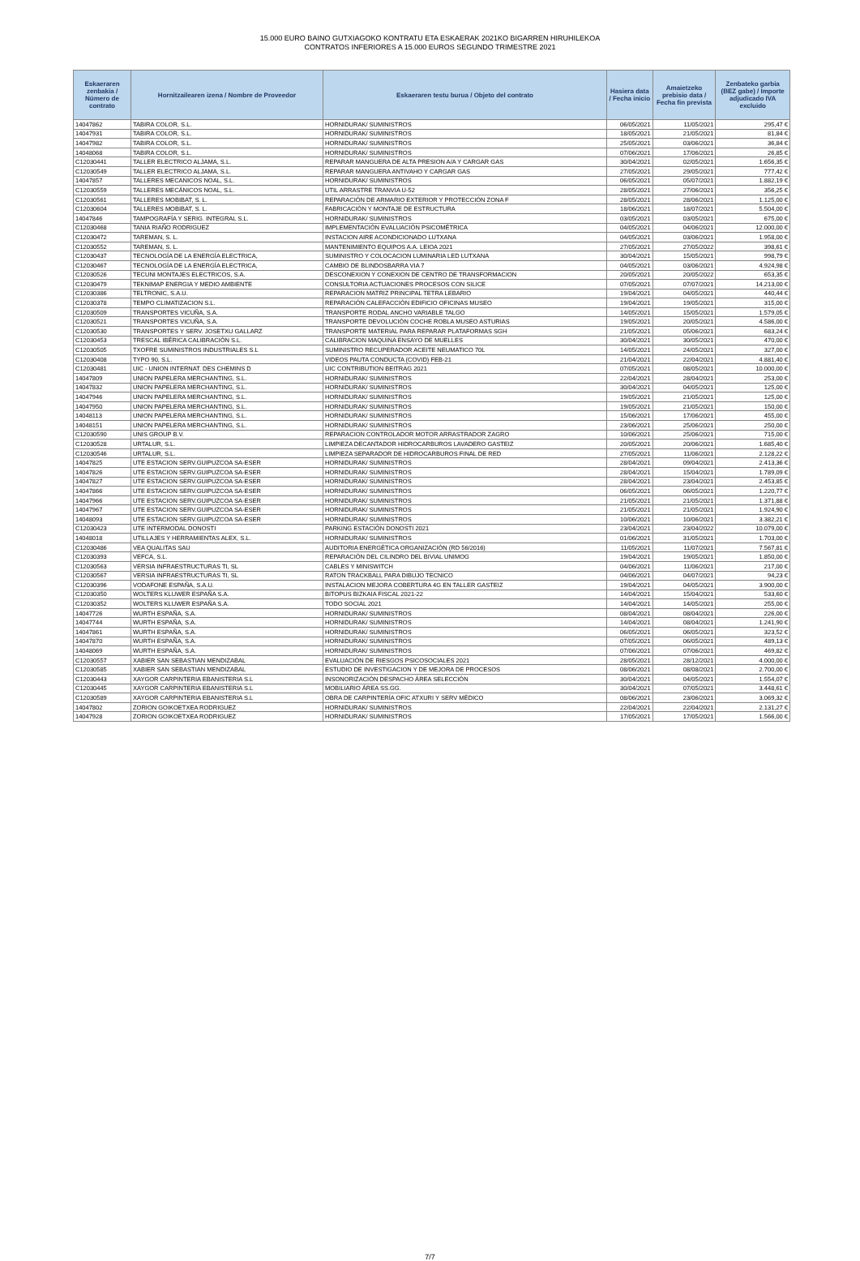15.000 EURO BAINO GUTXIAGOKO KONTRATU ETA ESKAERAK 2021KO BIGARREN HIRUHILEKOA
CONTRATOS INFERIORES A 15.000 EUROS SEGUNDO TRIMESTRE 2021
| Eskaeraren zenbakia / Número de contrato | Hornitzailearen izena / Nombre de Proveedor | Eskaeraren testu burua / Objeto del contrato | Hasiera data / Fecha inicio | Amaietzeko prebisio data / Fecha fin prevista | Zenbateko garbia (BEZ gabe) / Importe adjudicado IVA excluido |
| --- | --- | --- | --- | --- | --- |
| 14047862 | TABIRA COLOR, S.L. | HORNIDURAK/ SUMINISTROS | 06/05/2021 | 11/05/2021 | 295,47 € |
| 14047931 | TABIRA COLOR, S.L. | HORNIDURAK/ SUMINISTROS | 18/05/2021 | 21/05/2021 | 81,84 € |
| 14047982 | TABIRA COLOR, S.L. | HORNIDURAK/ SUMINISTROS | 25/05/2021 | 03/06/2021 | 36,84 € |
| 14048068 | TABIRA COLOR, S.L. | HORNIDURAK/ SUMINISTROS | 07/06/2021 | 17/06/2021 | 26,85 € |
| C12030441 | TALLER ELECTRICO ALJAMA, S.L. | REPARAR MANGUERA DE ALTA PRESION A/A Y CARGAR GAS | 30/04/2021 | 02/05/2021 | 1.656,35 € |
| C12030549 | TALLER ELECTRICO ALJAMA, S.L. | REPARAR MANGUERA ANTIVAHO Y CARGAR GAS | 27/05/2021 | 29/05/2021 | 777,42 € |
| 14047857 | TALLERES MECANICOS NOAL, S.L. | HORNIDURAK/ SUMINISTROS | 06/05/2021 | 05/07/2021 | 1.882,19 € |
| C12030559 | TALLERES MECÁNICOS NOAL, S.L. | UTIL ARRASTRE TRANVIA U-52 | 28/05/2021 | 27/06/2021 | 356,25 € |
| C12030561 | TALLERES MOBIBAT, S. L. | REPARACIÓN DE ARMARIO EXTERIOR Y PROTECCIÓN ZONA F | 28/05/2021 | 28/06/2021 | 1.125,00 € |
| C12030604 | TALLERES MOBIBAT, S. L. | FABRICACIÓN Y MONTAJE DE ESTRUCTURA | 18/06/2021 | 18/07/2021 | 5.504,00 € |
| 14047846 | TAMPOGRAFÍA Y SERIG. INTEGRAL S.L. | HORNIDURAK/ SUMINISTROS | 03/05/2021 | 03/05/2021 | 675,00 € |
| C12030468 | TANIA RIAÑO RODRIGUEZ | IMPLEMENTACIÓN EVALUACIÓN PSICOMÉTRICA | 04/05/2021 | 04/06/2021 | 12.000,00 € |
| C12030472 | TAREMAN, S. L. | INSTACION AIRE ACONDICIONADO LUTXANA | 04/05/2021 | 03/06/2021 | 1.958,00 € |
| C12030552 | TAREMAN, S. L. | MANTENIMIENTO EQUIPOS A.A. LEIOA 2021 | 27/05/2021 | 27/05/2022 | 398,61 € |
| C12030437 | TECNOLOGÍA DE LA ENERGÍA ELECTRICA, | SUMINISTRO Y COLOCACION LUMINARIA LED LUTXANA | 30/04/2021 | 15/05/2021 | 998,79 € |
| C12030467 | TECNOLOGÍA DE LA ENERGÍA ELECTRICA, | CAMBIO DE BLINDOSBARRA VIA 7 | 04/05/2021 | 03/06/2021 | 4.924,98 € |
| C12030526 | TECUNI MONTAJES ELECTRICOS, S.A. | DESCONEXION Y CONEXION DE CENTRO DE TRANSFORMACION | 20/05/2021 | 20/05/2022 | 653,35 € |
| C12030479 | TEKNIMAP ENERGIA Y MEDIO AMBIENTE | CONSULTORIA ACTUACIONES PROCESOS CON SILICE | 07/05/2021 | 07/07/2021 | 14.213,00 € |
| C12030386 | TELTRONIC, S.A.U. | REPARACION MATRIZ PRINCIPAL TETRA LEBARIO | 19/04/2021 | 04/05/2021 | 440,44 € |
| C12030378 | TEMPO CLIMATIZACION S.L. | REPARACIÓN CALEFACCIÓN EDIFICIO OFICINAS MUSEO | 19/04/2021 | 19/05/2021 | 315,00 € |
| C12030509 | TRANSPORTES VICUÑA, S.A. | TRANSPORTE RODAL ANCHO VARIABLE TALGO | 14/05/2021 | 15/05/2021 | 1.579,05 € |
| C12030521 | TRANSPORTES VICUÑA, S.A. | TRANSPORTE DEVOLUCIÓN COCHE ROBLA MUSEO ASTURIAS | 19/05/2021 | 20/05/2021 | 4.586,00 € |
| C12030530 | TRANSPORTES Y SERV. JOSETXU GALLARZ | TRANSPORTE MATERIAL PARA REPARAR PLATAFORMAS SGH | 21/05/2021 | 05/06/2021 | 683,24 € |
| C12030453 | TRESCAL IBÉRICA CALIBRACIÓN S.L. | CALIBRACION MAQUINA ENSAYO DE MUELLES | 30/04/2021 | 30/05/2021 | 470,00 € |
| C12030505 | TXOFRE SUMINISTROS INDUSTRIALES S.L | SUMINISTRO RECUPERADOR ACEITE NEUMATICO 70L | 14/05/2021 | 24/05/2021 | 327,00 € |
| C12030408 | TYPO 90, S.L. | VIDEOS PAUTA CONDUCTA (COVID) FEB-21 | 21/04/2021 | 22/04/2021 | 4.881,40 € |
| C12030481 | UIC - UNION INTERNAT. DES CHEMINS D | UIC CONTRIBUTION BEITRAG 2021 | 07/05/2021 | 08/05/2021 | 10.000,00 € |
| 14047809 | UNION PAPELERA MERCHANTING, S.L. | HORNIDURAK/ SUMINISTROS | 22/04/2021 | 28/04/2021 | 253,00 € |
| 14047832 | UNION PAPELERA MERCHANTING, S.L. | HORNIDURAK/ SUMINISTROS | 30/04/2021 | 04/05/2021 | 125,00 € |
| 14047946 | UNION PAPELERA MERCHANTING, S.L. | HORNIDURAK/ SUMINISTROS | 19/05/2021 | 21/05/2021 | 125,00 € |
| 14047950 | UNION PAPELERA MERCHANTING, S.L. | HORNIDURAK/ SUMINISTROS | 19/05/2021 | 21/05/2021 | 150,00 € |
| 14048113 | UNION PAPELERA MERCHANTING, S.L. | HORNIDURAK/ SUMINISTROS | 15/06/2021 | 17/06/2021 | 455,00 € |
| 14048151 | UNION PAPELERA MERCHANTING, S.L. | HORNIDURAK/ SUMINISTROS | 23/06/2021 | 25/06/2021 | 250,00 € |
| C12030590 | UNIS GROUP B.V. | REPARACION CONTROLADOR MOTOR ARRASTRADOR ZAGRO | 10/06/2021 | 25/06/2021 | 715,00 € |
| C12030528 | URTALUR, S.L. | LIMPIEZA DECANTADOR HIDROCARBUROS LAVADERO GASTEIZ | 20/05/2021 | 20/06/2021 | 1.685,40 € |
| C12030546 | URTALUR, S.L. | LIMPIEZA SEPARADOR DE HIDROCARBUROS FINAL DE RED | 27/05/2021 | 11/06/2021 | 2.128,22 € |
| 14047825 | UTE ESTACION SERV.GUIPUZCOA SA-ESER | HORNIDURAK/ SUMINISTROS | 28/04/2021 | 09/04/2021 | 2.413,36 € |
| 14047826 | UTE ESTACION SERV.GUIPUZCOA SA-ESER | HORNIDURAK/ SUMINISTROS | 28/04/2021 | 15/04/2021 | 1.789,09 € |
| 14047827 | UTE ESTACION SERV.GUIPUZCOA SA-ESER | HORNIDURAK/ SUMINISTROS | 28/04/2021 | 23/04/2021 | 2.453,85 € |
| 14047866 | UTE ESTACION SERV.GUIPUZCOA SA-ESER | HORNIDURAK/ SUMINISTROS | 06/05/2021 | 06/05/2021 | 1.220,77 € |
| 14047966 | UTE ESTACION SERV.GUIPUZCOA SA-ESER | HORNIDURAK/ SUMINISTROS | 21/05/2021 | 21/05/2021 | 1.371,88 € |
| 14047967 | UTE ESTACION SERV.GUIPUZCOA SA-ESER | HORNIDURAK/ SUMINISTROS | 21/05/2021 | 21/05/2021 | 1.924,90 € |
| 14048093 | UTE ESTACION SERV.GUIPUZCOA SA-ESER | HORNIDURAK/ SUMINISTROS | 10/06/2021 | 10/06/2021 | 3.382,21 € |
| C12030423 | UTE INTERMODAL DONOSTI | PARKING ESTACIÓN DONOSTI 2021 | 23/04/2021 | 23/04/2022 | 10.079,00 € |
| 14048018 | UTILLAJES Y HERRAMIENTAS ALEX, S.L. | HORNIDURAK/ SUMINISTROS | 01/06/2021 | 31/05/2021 | 1.703,00 € |
| C12030486 | VEA QUALITAS SAU | AUDITORIA ENERGÉTICA ORGANIZACIÓN (RD 56/2016) | 11/05/2021 | 11/07/2021 | 7.567,81 € |
| C12030393 | VEFCA, S.L. | REPARACIÓN DEL CILINDRO DEL BIVIAL UNIMOG | 19/04/2021 | 19/05/2021 | 1.850,00 € |
| C12030563 | VERSIA INFRAESTRUCTURAS TI, SL | CABLES Y MINISWITCH | 04/06/2021 | 11/06/2021 | 217,00 € |
| C12030567 | VERSIA INFRAESTRUCTURAS TI, SL | RATON TRACKBALL PARA DIBUJO TECNICO | 04/06/2021 | 04/07/2021 | 94,23 € |
| C12030396 | VODAFONE ESPAÑA, S.A.U. | INSTALACION MEJORA COBERTURA 4G EN TALLER GASTEIZ | 19/04/2021 | 04/05/2021 | 3.900,00 € |
| C12030350 | WOLTERS KLUWER ESPAÑA S.A. | BITOPUS BIZKAIA FISCAL 2021-22 | 14/04/2021 | 15/04/2021 | 533,60 € |
| C12030352 | WOLTERS KLUWER ESPAÑA S.A. | TODO SOCIAL 2021 | 14/04/2021 | 14/05/2021 | 255,00 € |
| 14047726 | WURTH ESPAÑA, S.A. | HORNIDURAK/ SUMINISTROS | 08/04/2021 | 08/04/2021 | 226,00 € |
| 14047744 | WURTH ESPAÑA, S.A. | HORNIDURAK/ SUMINISTROS | 14/04/2021 | 08/04/2021 | 1.241,90 € |
| 14047861 | WURTH ESPAÑA, S.A. | HORNIDURAK/ SUMINISTROS | 06/05/2021 | 06/05/2021 | 323,52 € |
| 14047870 | WURTH ESPAÑA, S.A. | HORNIDURAK/ SUMINISTROS | 07/05/2021 | 06/05/2021 | 489,13 € |
| 14048069 | WURTH ESPAÑA, S.A. | HORNIDURAK/ SUMINISTROS | 07/06/2021 | 07/06/2021 | 469,82 € |
| C12030557 | XABIER SAN SEBASTIAN MENDIZABAL | EVALUACIÓN DE RIESGOS PSICOSOCIALES 2021 | 28/05/2021 | 28/12/2021 | 4.000,00 € |
| C12030585 | XABIER SAN SEBASTIAN MENDIZABAL | ESTUDIO DE INVESTIGACION Y DE MEJORA DE PROCESOS | 08/06/2021 | 08/08/2021 | 2.700,00 € |
| C12030443 | XAYGOR CARPINTERIA EBANISTERIA S.L | INSONORIZACIÓN DESPACHO ÁREA SELECCIÓN | 30/04/2021 | 04/05/2021 | 1.554,07 € |
| C12030445 | XAYGOR CARPINTERIA EBANISTERIA S.L | MOBILIARIO ÁREA SS.GG. | 30/04/2021 | 07/05/2021 | 3.448,61 € |
| C12030589 | XAYGOR CARPINTERIA EBANISTERIA S.L | OBRA DE CARPINTERÍA OFIC ATXURI Y SERV MÉDICO | 08/06/2021 | 23/06/2021 | 3.069,32 € |
| 14047802 | ZORION GOIKOETXEA RODRIGUEZ | HORNIDURAK/ SUMINISTROS | 22/04/2021 | 22/04/2021 | 2.131,27 € |
| 14047928 | ZORION GOIKOETXEA RODRIGUEZ | HORNIDURAK/ SUMINISTROS | 17/05/2021 | 17/05/2021 | 1.566,00 € |
7/7